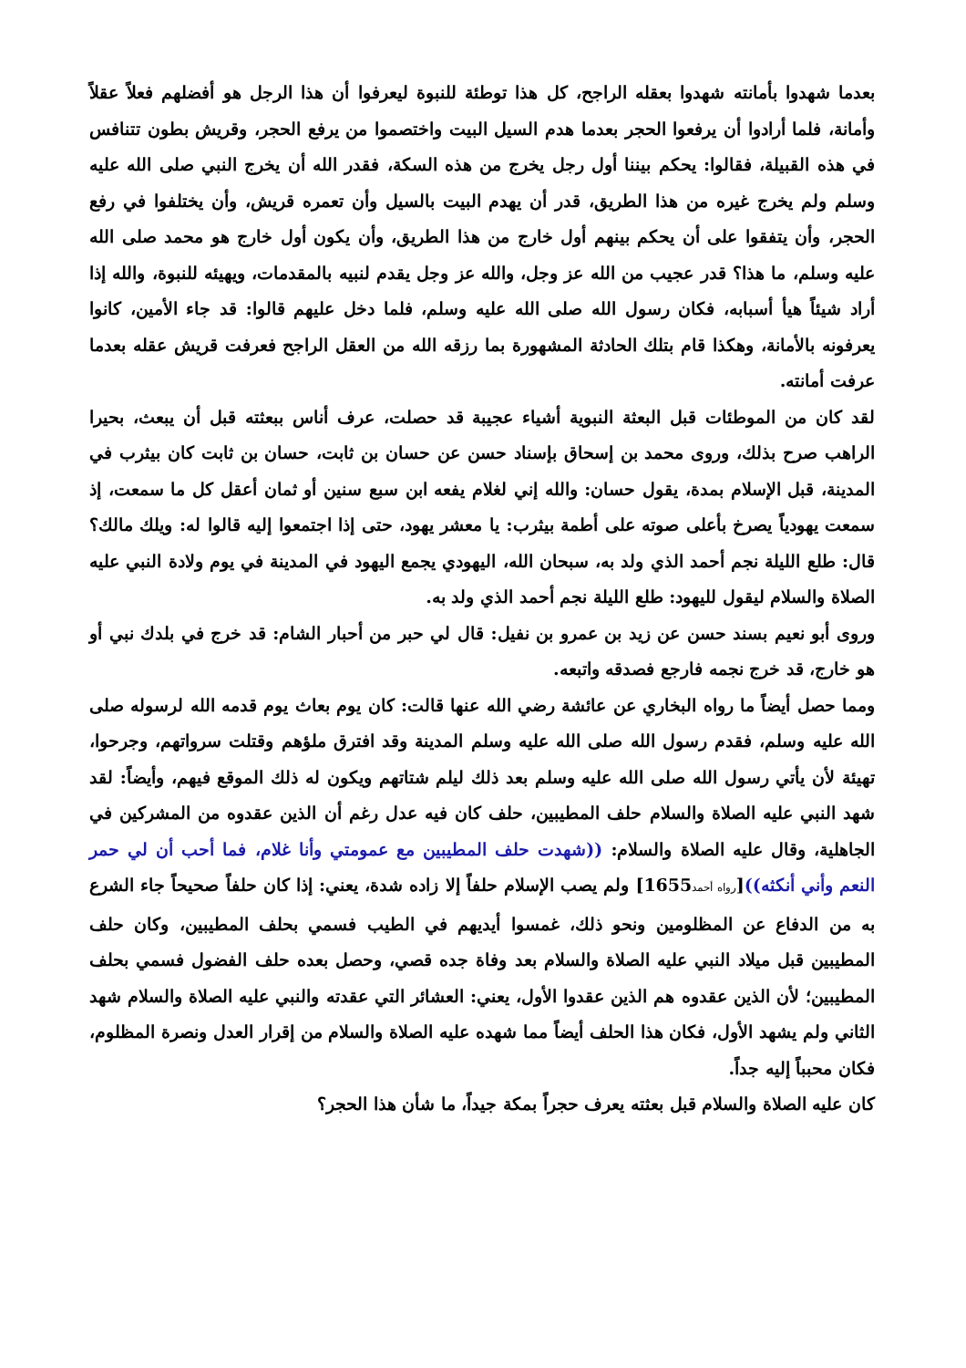بعدما شهدوا بأمانته شهدوا بعقله الراجح، كل هذا توطئة للنبوة ليعرفوا أن هذا الرجل هو أفضلهم فعلاً عقلاً وأمانة، فلما أرادوا أن يرفعوا الحجر بعدما هدم السيل البيت واختصموا من يرفع الحجر، وقريش بطون تتنافس في هذه القبيلة، فقالوا: يحكم بيننا أول رجل يخرج من هذه السكة، فقدر الله أن يخرج النبي صلى الله عليه وسلم ولم يخرج غيره من هذا الطريق، قدر أن يهدم البيت بالسيل وأن تعمره قريش، وأن يختلفوا في رفع الحجر، وأن يتفقوا على أن يحكم بينهم أول خارج من هذا الطريق، وأن يكون أول خارج هو محمد صلى الله عليه وسلم، ما هذا؟ قدر عجيب من الله عز وجل، والله عز وجل يقدم لنبيه بالمقدمات، ويهيئه للنبوة، والله إذا أراد شيئاً هيأ أسبابه، فكان رسول الله صلى الله عليه وسلم، فلما دخل عليهم قالوا: قد جاء الأمين، كانوا يعرفونه بالأمانة، وهكذا قام بتلك الحادثة المشهورة بما رزقه الله من العقل الراجح فعرفت قريش عقله بعدما عرفت أمانته.
لقد كان من الموطئات قبل البعثة النبوية أشياء عجيبة قد حصلت، عرف أناس ببعثته قبل أن يبعث، بحيرا الراهب صرح بذلك، وروى محمد بن إسحاق بإسناد حسن عن حسان بن ثابت، حسان بن ثابت كان بيثرب في المدينة، قبل الإسلام بمدة، يقول حسان: والله إني لغلام يفعه ابن سبع سنين أو ثمان أعقل كل ما سمعت، إذ سمعت يهودياً يصرخ بأعلى صوته على أطمة بيثرب: يا معشر يهود، حتى إذا اجتمعوا إليه قالوا له: ويلك مالك؟ قال: طلع الليلة نجم أحمد الذي ولد به، سبحان الله، اليهودي يجمع اليهود في المدينة في يوم ولادة النبي عليه الصلاة والسلام ليقول لليهود: طلع الليلة نجم أحمد الذي ولد به.
وروى أبو نعيم بسند حسن عن زيد بن عمرو بن نفيل: قال لي حبر من أحبار الشام: قد خرج في بلدك نبي أو هو خارج، قد خرج نجمه فارجع فصدقه واتبعه.
ومما حصل أيضاً ما رواه البخاري عن عائشة رضي الله عنها قالت: كان يوم بعاث يوم قدمه الله لرسوله صلى الله عليه وسلم، فقدم رسول الله صلى الله عليه وسلم المدينة وقد افترق ملؤهم وقتلت سرواتهم، وجرحوا، تهيئة لأن يأتي رسول الله صلى الله عليه وسلم بعد ذلك ليلم شتاتهم ويكون له ذلك الموقع فيهم، وأيضاً: لقد شهد النبي عليه الصلاة والسلام حلف المطيبين، حلف كان فيه عدل رغم أن الذين عقدوه من المشركين في الجاهلية، وقال عليه الصلاة والسلام: ((شهدت حلف المطيبين مع عمومتي وأنا غلام، فما أحب أن لي حمر النعم وأني أنكثه))[رواه أحمد1655] ولم يصب الإسلام حلفاً إلا زاده شدة، يعني: إذا كان حلفاً صحيحاً جاء الشرع به من الدفاع عن المظلومين ونحو ذلك، غمسوا أيديهم في الطيب فسمي بحلف المطيبين، وكان حلف المطيبين قبل ميلاد النبي عليه الصلاة والسلام بعد وفاة جده قصي، وحصل بعده حلف الفضول فسمي بحلف المطيبين؛ لأن الذين عقدوه هم الذين عقدوا الأول، يعني: العشائر التي عقدته والنبي عليه الصلاة والسلام شهد الثاني ولم يشهد الأول، فكان هذا الحلف أيضاً مما شهده عليه الصلاة والسلام من إقرار العدل ونصرة المظلوم، فكان محبباً إليه جداً.
كان عليه الصلاة والسلام قبل بعثته يعرف حجراً بمكة جيداً، ما شأن هذا الحجر؟